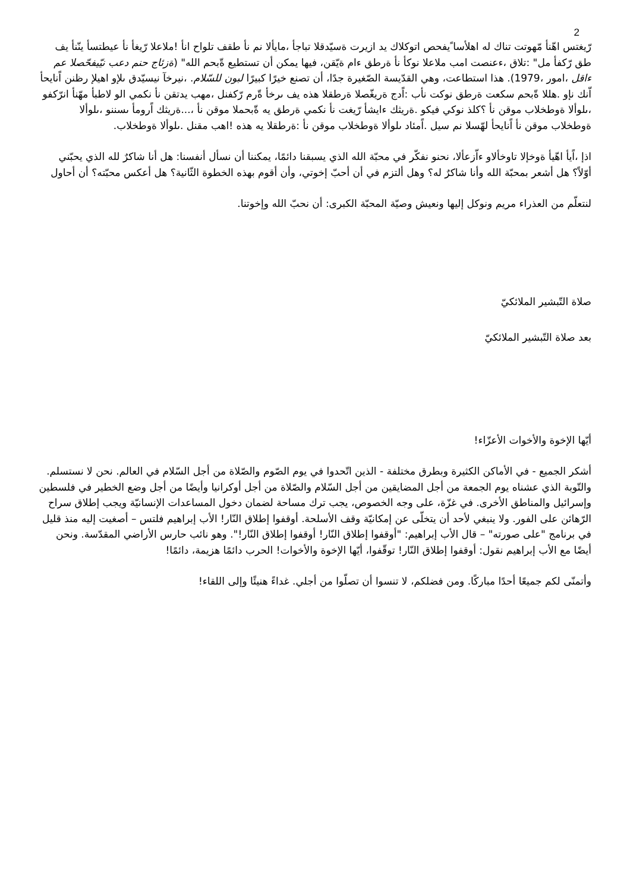2
رّيغتس اهّنأ مّهوتت تناك له اهلأسا ًيفحص اتوكلاك يد ازيرت ةسيّدقلا تباجأ ،مايألا نم نأ طقف تلواح انأ !ملاعلا رّيغأ نأ عيطتسأ ينّنأ يف طق رّكفأ مل" :تلاق ،ءعنصت امب ملاعلا نوكأ نأ ةرطق ءام ةيّقن، فيها يمكن أن تستطيع ةّبحم الله" (ةزئاج حنم دعب نيّيفحّصلا عم ءاقل ،امور ،1979). هذا استطاعت، وهي القدّيسة الصّغيرة جدًا، أن تصنع خيرًا كبيرًا لبون للسّلام. ،نيرخآ نيسيّدق ىلإو اهيلإ رظنن اًنايحأ اّنك نإو .هللا ةّبحم سكعت ةرطق نوكت نأب :اًدج ةريغّصلا ةرطقلا هذه يف ىرخأ ةّرم رّكفنل ،مهب يدتقن نأ نكمي الو لاطبأ مهّنأ انرّكفو ،ىلوألا ةوطخلاب موقن نأ ؟كلذ نوكي فيكو .ةريثك ءايشأ رّيغت نأ نكمي ةرطق يه ةّبحملا موقن نأ ،...ةريثك اًرومأ ىسننو ،ىلوألا ةوطخلاب موقن نأ اًنايحأ لهّسلا نم سيل .اًمئاد ىلوألا ةوطخلاب موقن نأ :ةرطقلا يه هذه !اهب مقنل .ىلوألا ةوطخلاب.
اذإ ،اًيأ اهّيأ ةوخإلا تاوخألاو ءاّزعألا، نحنو نفكّر في محبّة الله الذي يسبقنا دائمًا، يمكننا أن نسأل أنفسنا: هل أنا شاكرٌ لله الذي يحبّني أوّلاً؟ هل أشعر بمحبّة الله وأنا شاكرٌ له؟ وهل ألتزم في أن أحبّ إخوتي، وأن أقوم بهذه الخطوة الثّانية؟ هل أعكس محبّته؟ أن أحاول
لنتعلّم من العذراء مريم ونوكل إليها ونعيش وصيّة المحبّة الكبرى: أن نحبّ الله وإخوتنا.
صلاة التّبشير الملائكيّ
بعد صلاة التّبشير الملائكيّ
أيّها الإخوة والأخوات الأعزّاء!
أشكر الجميع - في الأماكن الكثيرة وبطرق مختلفة - الذين اتّحدوا في يوم الصّوم والصّلاة من أجل السّلام في العالم. نحن لا نستسلم. والتّوبة الذي عشناه يوم الجمعة من أجل المضايقين من أجل السّلام والصّلاة من أجل أوكرانيا وأيضًا من أجل وضع الخطير في فلسطين وإسرائيل والمناطق الأخرى. في غزّة، على وجه الخصوص، يجب ترك مساحة لضمان دخول المساعدات الإنسانيّة ويجب إطلاق سراح الرّهائن على الفور. ولا ينبغي لأحد أن يتخلّى عن إمكانيّة وقف الأسلحة. أوقفوا إطلاق النّار! الأب إبراهيم فلتس – أصغيت إليه منذ قليل في برنامج "على صورته" – قال الأب إبراهيم: "أوقفوا إطلاق النّار! أوقفوا إطلاق النّار!". وهو نائب حارس الأراضي المقدّسة. ونحن أيضًا مع الأب إبراهيم نقول: أوقفوا إطلاق النّار! توقّفوا، أيّها الإخوة والأخوات! الحرب دائمًا هزيمة، دائمًا!
وأتمنّى لكم جميعًا أحدًا مباركًا. ومن فضلكم، لا تنسوا أن تصلّوا من أجلي. غداءً هنيئًا وإلى اللقاء!